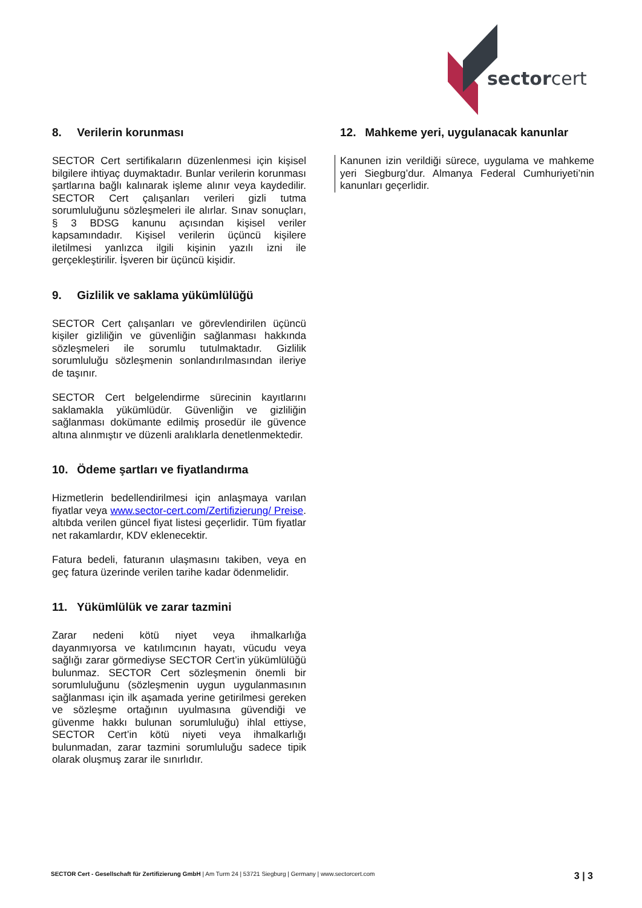sectorcert
8. Verilerin korunması
SECTOR Cert sertifikaların düzenlenmesi için kişisel bilgilere ihtiyaç duymaktadır. Bunlar verilerin korunması şartlarına bağlı kalınarak işleme alınır veya kaydedilir. SECTOR Cert çalışanları verileri gizli tutma sorumluluğunu sözleşmeleri ile alırlar. Sınav sonuçları, § 3 BDSG kanunu açısından kişisel veriler kapsamındadır. Kişisel verilerin üçüncü kişilere iletilmesi yanlızca ilgili kişinin yazılı izni ile gerçekleştirilir. İşveren bir üçüncü kişidir.
9. Gizlilik ve saklama yükümlülüğü
SECTOR Cert çalışanları ve görevlendirilen üçüncü kişiler gizliliğin ve güvenliğin sağlanması hakkında sözleşmeleri ile sorumlu tutulmaktadır. Gizlilik sorumluluğu sözleşmenin sonlandırılmasından ileriye de taşınır.
SECTOR Cert belgelendirme sürecinin kayıtlarını saklamakla yükümlüdür. Güvenliğin ve gizliliğin sağlanması dokümante edilmiş prosedür ile güvence altına alınmıştır ve düzenli aralıklarla denetlenmektedir.
10. Ödeme şartları ve fiyatlandırma
Hizmetlerin bedellendirilmesi için anlaşmaya varılan fiyatlar veya www.sector-cert.com/Zertifizierung/ Preise. altıbda verilen güncel fiyat listesi geçerlidir. Tüm fiyatlar net rakamlardır, KDV eklenecektir.
Fatura bedeli, faturanın ulaşmasını takiben, veya en geç fatura üzerinde verilen tarihe kadar ödenmelidir.
11. Yükümlülük ve zarar tazmini
Zarar nedeni kötü niyet veya ihmalkarlığa dayanmıyorsa ve katılımcının hayatı, vücudu veya sağlığı zarar görmediyse SECTOR Cert’in yükümlülüğü bulunmaz. SECTOR Cert sözleşmenin önemli bir sorumluluğunu (sözleşmenin uygun uygulanmasının sağlanması için ilk aşamada yerine getirilmesi gereken ve sözleşme ortağının uyulmasına güvendiği ve güvenme hakkı bulunan sorumluluğu) ihlal ettiyse, SECTOR Cert’in kötü niyeti veya ihmalkarlığı bulunmadan, zarar tazmini sorumluluğu sadece tipik olarak oluşmuş zarar ile sınırlıdır.
12. Mahkeme yeri, uygulanacak kanunlar
Kanunen izin verildiği sürece, uygulama ve mahkeme yeri Siegburg’dur. Almanya Federal Cumhuriyeti’nin kanunları geçerlidir.
SECTOR Cert - Gesellschaft für Zertifizierung GmbH | Am Turm 24 | 53721 Siegburg | Germany | www.sectorcert.com 3 | 3